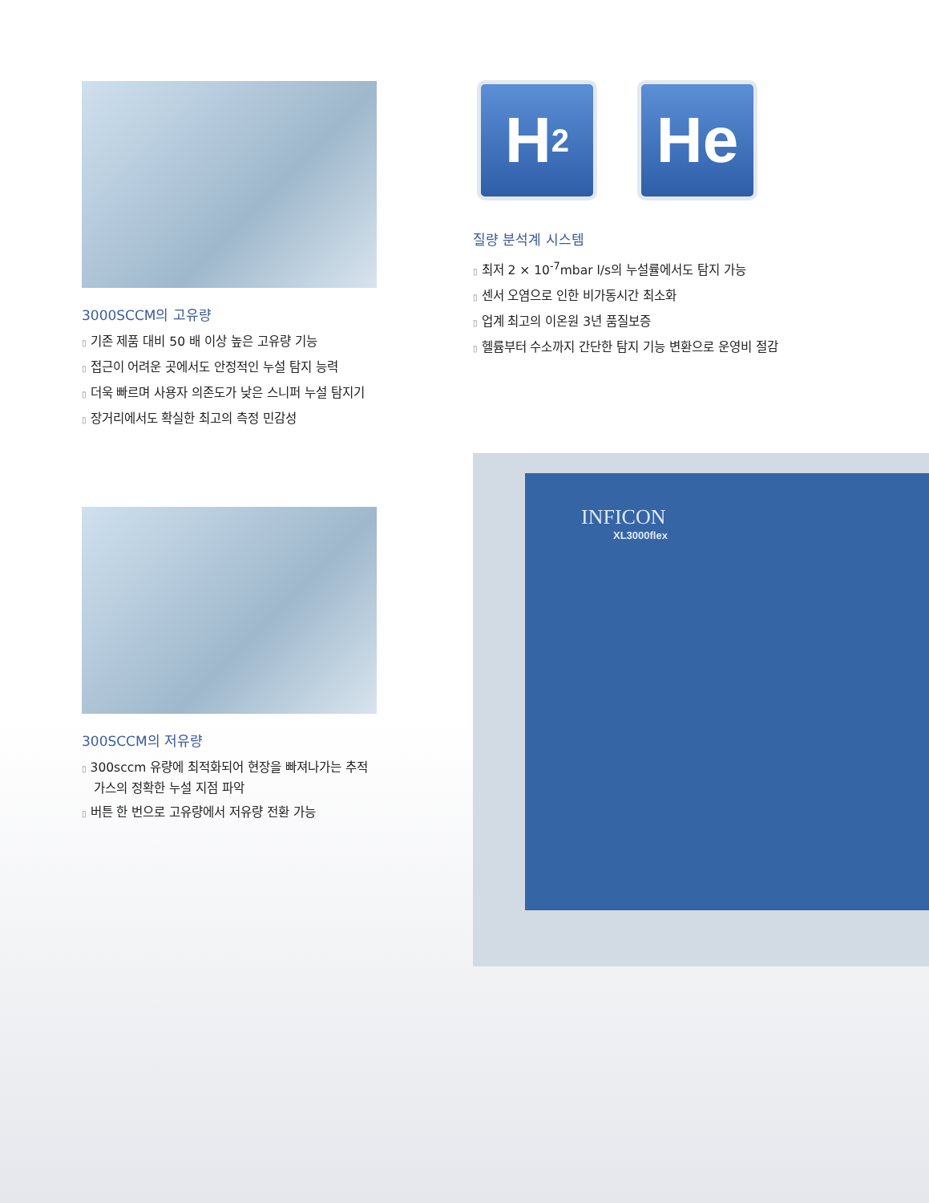3000SCCM의 고유량
▯ 기존 제품 대비 50 배 이상 높은 고유량 기능
▯ 접근이 어려운 곳에서도 안정적인 누설 탐지 능력
▯ 더욱 빠르며 사용자 의존도가 낮은 스니퍼 누설 탐지기
▯ 장거리에서도 확실한 최고의 측정 민감성
300SCCM의 저유량
▯ 300sccm 유량에 최적화되어 현장을 빠져나가는 추적가스의 정확한 누설 지점 파악
▯ 버튼 한 번으로 고유량에서 저유량 전환 가능
H<sub>2</sub>
He
질량 분석계 시스템
▯ 최저 2 × 10<sup>-7</sup>mbar l/s의 누설률에서도 탐지 가능
▯ 센서 오염으로 인한 비가동시간 최소화
▯ 업계 최고의 이온원 3년 품질보증
▯ 헬륨부터 수소까지 간단한 탐지 기능 변환으로 운영비 절감
INFICON
XL3000flex